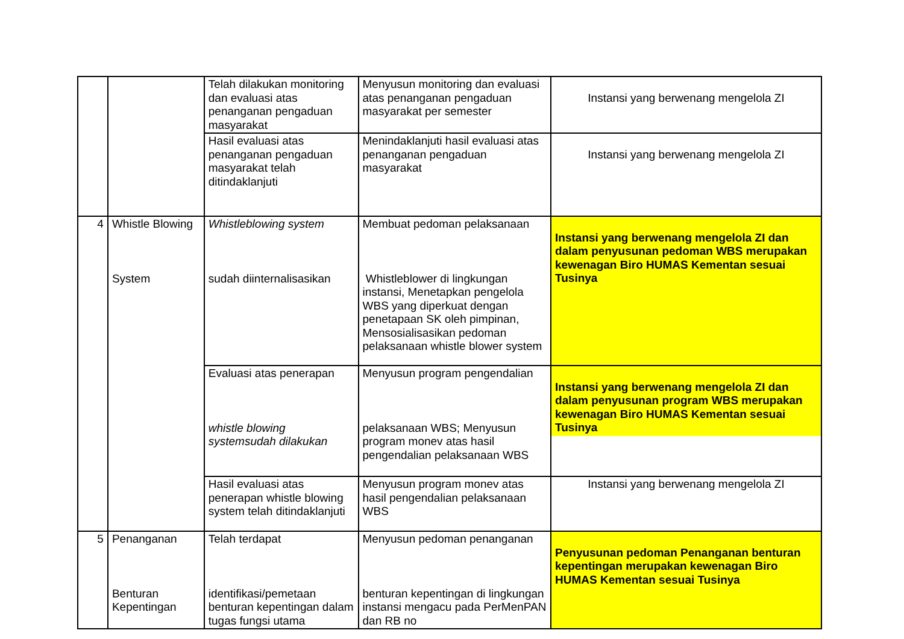| | | Telah dilakukan monitoring dan evaluasi atas penanganan pengaduan masyarakat | Menyusun monitoring dan evaluasi atas penanganan pengaduan masyarakat per semester | Instansi yang berwenang mengelola ZI |
| | | Hasil evaluasi atas penanganan pengaduan masyarakat telah ditindaklanjuti | Menindaklanjuti hasil evaluasi atas penanganan pengaduan masyarakat | Instansi yang berwenang mengelola ZI |
| 4 | Whistle Blowing System | Whistleblowing system sudah diinternalisasikan | Membuat pedoman pelaksanaan Whistleblower di lingkungan instansi, Menetapkan pengelola WBS yang diperkuat dengan penetapaan SK oleh pimpinan, Mensosialisasikan pedoman pelaksanaan whistle blower system | Instansi yang berwenang mengelola ZI dan dalam penyusunan pedoman WBS merupakan kewenagan Biro HUMAS Kementan sesuai Tusinya |
| | | Evaluasi atas penerapan whistle blowing systemsudah dilakukan | Menyusun program pengendalian pelaksanaan WBS; Menyusun program monev atas hasil pengendalian pelaksanaan WBS | Instansi yang berwenang mengelola ZI dan dalam penyusunan program WBS merupakan kewenagan Biro HUMAS Kementan sesuai Tusinya |
| | | Hasil evaluasi atas penerapan whistle blowing system telah ditindaklanjuti | Menyusun program monev atas hasil pengendalian pelaksanaan WBS | Instansi yang berwenang mengelola ZI |
| 5 | Penanganan Benturan Kepentingan | Telah terdapat identifikasi/pemetaan benturan kepentingan dalam tugas fungsi utama | Menyusun pedoman penanganan benturan kepentingan di lingkungan instansi mengacu pada PerMenPAN dan RB no | Penyusunan pedoman Penanganan benturan kepentingan merupakan kewenagan Biro HUMAS Kementan sesuai Tusinya |